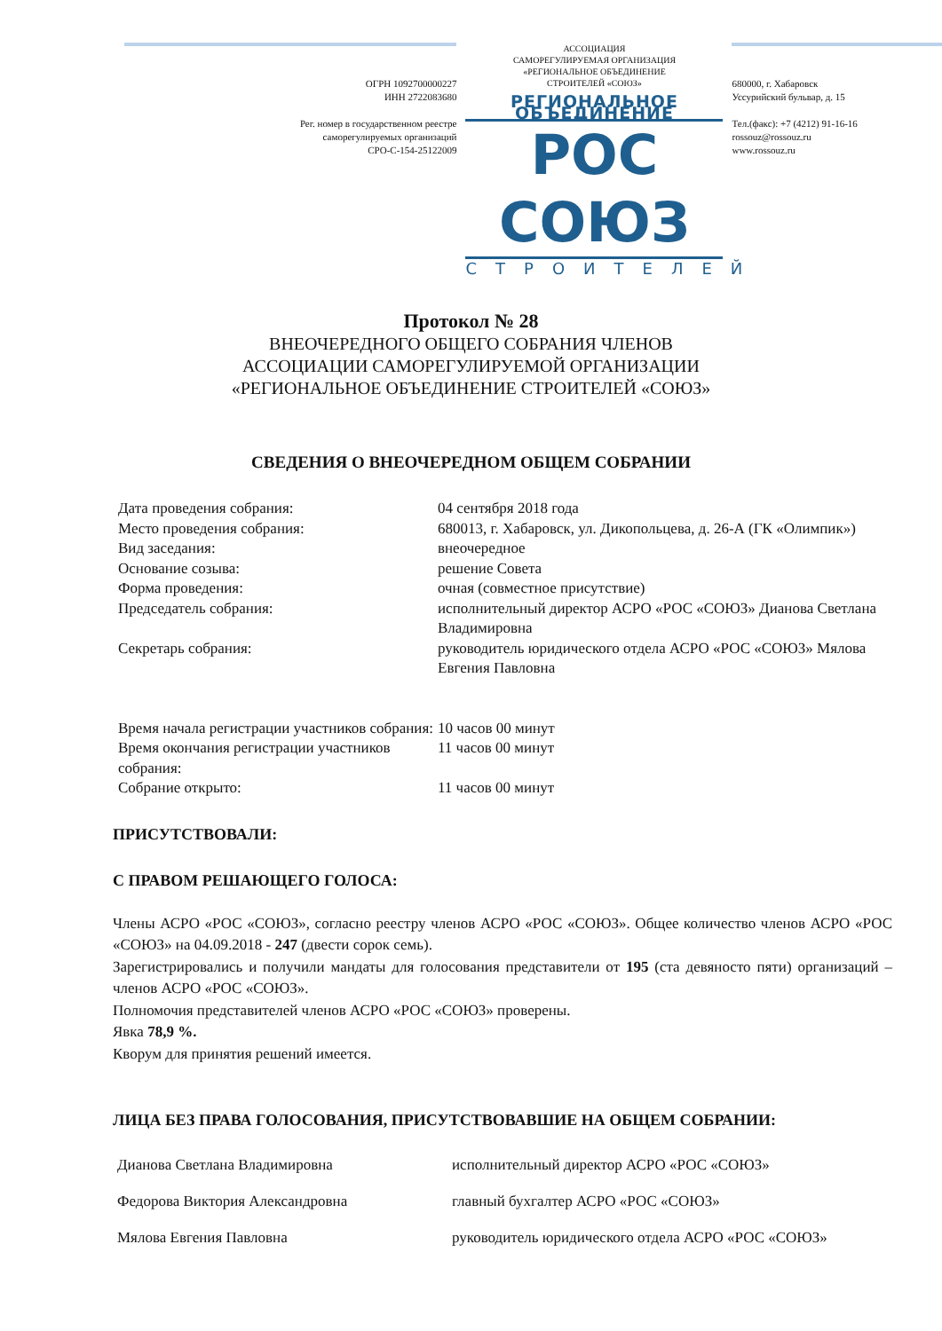ОГРН 1092700000227
ИНН 2722083680
Рег. номер в государственном реестре
саморегулируемых организаций
СРО-С-154-25122009
АССОЦИАЦИЯ
САМОРЕГУЛИРУЕМАЯ ОРГАНИЗАЦИЯ
«РЕГИОНАЛЬНОЕ ОБЪЕДИНЕНИЕ
СТРОИТЕЛЕЙ «СОЮЗ»
РЕГИОНАЛЬНОЕ ОБЪЕДИНЕНИЕ
РОС СОЮЗ
СТРОИТЕЛЕЙ
680000, г. Хабаровск
Уссурийский бульвар, д. 15
Тел.(факс): +7 (4212) 91-16-16
rossouz@rossouz.ru
www.rossouz.ru
Протокол № 28
ВНЕОЧЕРЕДНОГО ОБЩЕГО СОБРАНИЯ ЧЛЕНОВ
АССОЦИАЦИИ САМОРЕГУЛИРУЕМОЙ ОРГАНИЗАЦИИ
«РЕГИОНАЛЬНОЕ ОБЪЕДИНЕНИЕ СТРОИТЕЛЕЙ «СОЮЗ»
СВЕДЕНИЯ О ВНЕОЧЕРЕДНОМ ОБЩЕМ СОБРАНИИ
| Дата проведения собрания: | 04 сентября 2018 года |
| Место проведения собрания: | 680013, г. Хабаровск, ул. Дикопольцева, д. 26-А (ГК «Олимпик») |
| Вид заседания: | внеочередное |
| Основание созыва: | решение Совета |
| Форма проведения: | очная (совместное присутствие) |
| Председатель собрания: | исполнительный директор АСРО «РОС «СОЮЗ» Дианова Светлана Владимировна |
| Секретарь собрания: | руководитель юридического отдела АСРО «РОС «СОЮЗ» Мялова Евгения Павловна |
| Время начала регистрации участников собрания: | 10 часов 00 минут |
| Время окончания регистрации участников собрания: | 11 часов 00 минут |
| Собрание открыто: | 11 часов 00 минут |
ПРИСУТСТВОВАЛИ:
С ПРАВОМ РЕШАЮЩЕГО ГОЛОСА:
Члены АСРО «РОС «СОЮЗ», согласно реестру членов АСРО «РОС «СОЮЗ». Общее количество членов АСРО «РОС «СОЮЗ» на 04.09.2018 - 247 (двести сорок семь).
Зарегистрировались и получили мандаты для голосования представители от 195 (ста девяносто пяти) организаций – членов АСРО «РОС «СОЮЗ».
Полномочия представителей членов АСРО «РОС «СОЮЗ» проверены.
Явка 78,9 %.
Кворум для принятия решений имеется.
ЛИЦА БЕЗ ПРАВА ГОЛОСОВАНИЯ, ПРИСУТСТВОВАВШИЕ НА ОБЩЕМ СОБРАНИИ:
| Дианова Светлана Владимировна | исполнительный директор АСРО «РОС «СОЮЗ» |
| Федорова Виктория Александровна | главный бухгалтер АСРО «РОС «СОЮЗ» |
| Мялова Евгения Павловна | руководитель юридического отдела АСРО «РОС «СОЮЗ» |